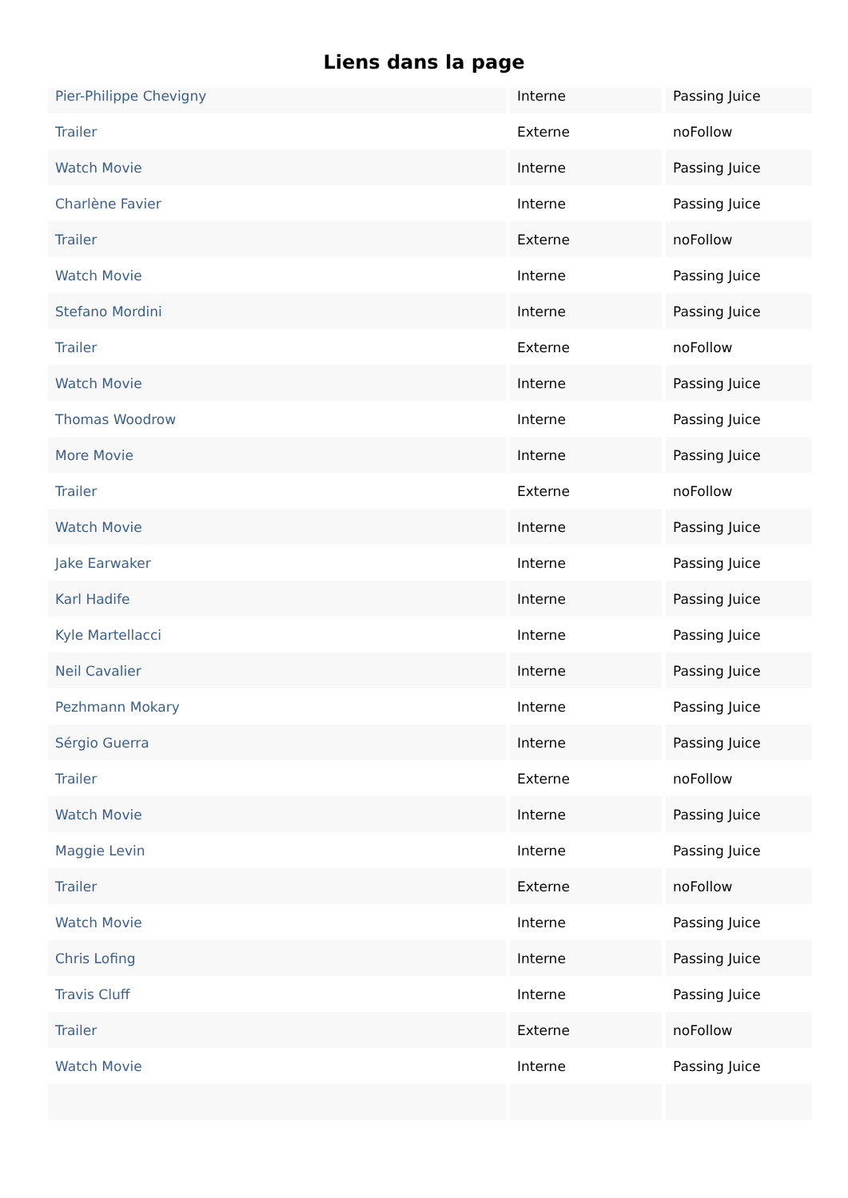Liens dans la page
| Pier-Philippe Chevigny | Interne | Passing Juice |
| Trailer | Externe | noFollow |
| Watch Movie | Interne | Passing Juice |
| Charlène Favier | Interne | Passing Juice |
| Trailer | Externe | noFollow |
| Watch Movie | Interne | Passing Juice |
| Stefano Mordini | Interne | Passing Juice |
| Trailer | Externe | noFollow |
| Watch Movie | Interne | Passing Juice |
| Thomas Woodrow | Interne | Passing Juice |
| More Movie | Interne | Passing Juice |
| Trailer | Externe | noFollow |
| Watch Movie | Interne | Passing Juice |
| Jake Earwaker | Interne | Passing Juice |
| Karl Hadife | Interne | Passing Juice |
| Kyle Martellacci | Interne | Passing Juice |
| Neil Cavalier | Interne | Passing Juice |
| Pezhmann Mokary | Interne | Passing Juice |
| Sérgio Guerra | Interne | Passing Juice |
| Trailer | Externe | noFollow |
| Watch Movie | Interne | Passing Juice |
| Maggie Levin | Interne | Passing Juice |
| Trailer | Externe | noFollow |
| Watch Movie | Interne | Passing Juice |
| Chris Lofing | Interne | Passing Juice |
| Travis Cluff | Interne | Passing Juice |
| Trailer | Externe | noFollow |
| Watch Movie | Interne | Passing Juice |